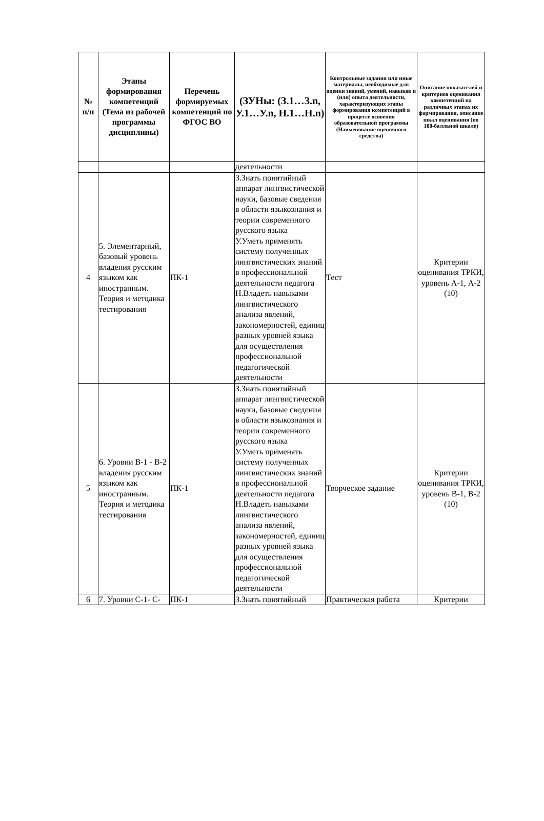| № п/п | Этапы формирования компетенций (Тема из рабочей программы дисциплины) | Перечень формируемых компетенций по ФГОС ВО | (ЗУНы: (З.1…З.n, У.1…У.n, Н.1…Н.n) | Контрольные задания или иные материалы, необходимые для оценки знаний, умений, навыков и (или) опыта деятельности, характеризующих этапы формирования компетенций в процессе освоения образовательной программы (Наименование оценочного средства) | Описание показателей и критериев оценивания компетенций на различных этапах их формирования, описание шкал оценивания (по 100-балльной шкале) |
| --- | --- | --- | --- | --- | --- |
| | | | деятельности | | |
| 4 | 5. Элементарный, базовый уровень владения русским языком как иностранным. Теория и методика тестирования | ПК-1 | З.Знать понятийный аппарат лингвистической науки, базовые сведения в области языкознания и теории современного русского языка У.Уметь применять систему полученных лингвистических знаний в профессиональной деятельности педагога Н.Владеть навыками лингвистического анализа явлений, закономерностей, единиц разных уровней языка для осуществления профессиональной педагогической деятельности | Тест | Критерии оценивания ТРКИ, уровень А-1, А-2 (10) |
| 5 | 6. Уровни В-1 - В-2 владения русским языком как иностранным. Теория и методика тестирования | ПК-1 | З.Знать понятийный аппарат лингвистической науки, базовые сведения в области языкознания и теории современного русского языка У.Уметь применять систему полученных лингвистических знаний в профессиональной деятельности педагога Н.Владеть навыками лингвистического анализа явлений, закономерностей, единиц разных уровней языка для осуществления профессиональной педагогической деятельности | Творческое задание | Критерии оценивания ТРКИ, уровень В-1, В-2 (10) |
| 6 | 7. Уровни С-1- С- | ПК-1 | З.Знать понятийный | Практическая работа | Критерии |